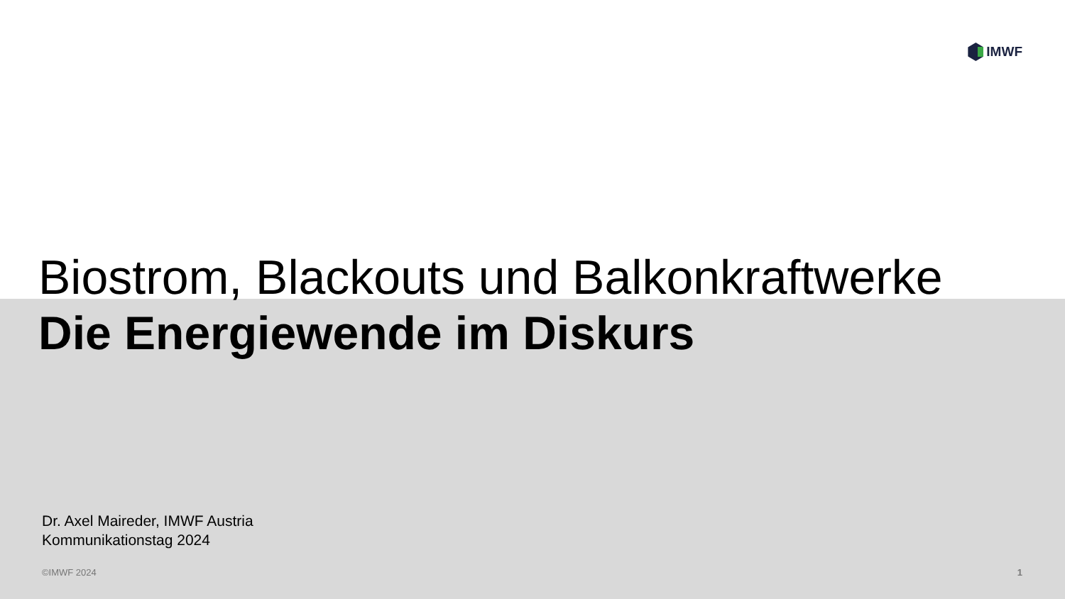IMWF
Biostrom, Blackouts und Balkonkraftwerke
Die Energiewende im Diskurs
Dr. Axel Maireder, IMWF Austria
Kommunikationstag 2024
©IMWF 2024 1